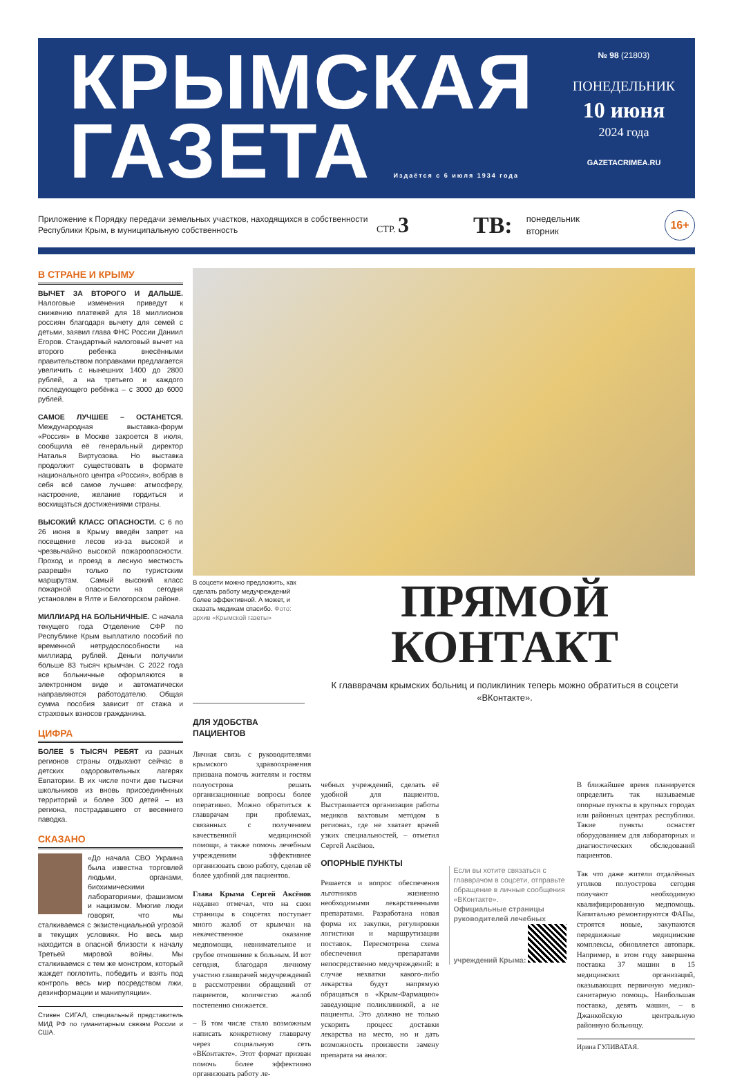КРЫМСКАЯ
ГАЗЕТА Издаётся с 6 июля 1934 года
№ 98 (21803)
ПОНЕДЕЛЬНИК
10 июня
2024 года
GAZETACRIMEA.RU
Приложение к Порядку передачи земельных участков, находящихся в собственности Республики Крым, в муниципальную собственность
СТР. 3 ТВ:
понедельник
вторник
16+
В СТРАНЕ И КРЫМУ
ВЫЧЕТ ЗА ВТОРОГО И ДАЛЬШЕ. Налоговые изменения приведут к снижению платежей для 18 миллионов россиян благодаря вычету для семей с детьми, заявил глава ФНС России Даниил Егоров. Стандартный налоговый вычет на второго ребенка внесёнными правительством поправками предлагается увеличить с нынешних 1400 до 2800 рублей, а на третьего и каждого последующего ребёнка – с 3000 до 6000 рублей.
САМОЕ ЛУЧШЕЕ – ОСТАНЕТСЯ. Международная выставка-форум «Россия» в Москве закроется 8 июля, сообщила её генеральный директор Наталья Виртуозова. Но выставка продолжит существовать в формате национального центра «Россия», вобрав в себя всё самое лучшее: атмосферу, настроение, желание гордиться и восхищаться достижениями страны.
ВЫСОКИЙ КЛАСС ОПАСНОСТИ. С 6 по 26 июня в Крыму введён запрет на посещение лесов из-за высокой и чрезвычайно высокой пожароопасности. Проход и проезд в лесную местность разрешён только по туристским маршрутам. Самый высокий класс пожарной опасности на сегодня установлен в Ялте и Белогорском районе.
МИЛЛИАРД НА БОЛЬНИЧНЫЕ. С начала текущего года Отделение СФР по Республике Крым выплатило пособий по временной нетрудоспособности на миллиард рублей. Деньги получили больше 83 тысяч крымчан. С 2022 года все больничные оформляются в электронном виде и автоматически направляются работодателю. Общая сумма пособия зависит от стажа и страховых взносов гражданина.
ЦИФРА
БОЛЕЕ 5 ТЫСЯЧ РЕБЯТ из разных регионов страны отдыхают сейчас в детских оздоровительных лагерях Евпатории. В их числе почти две тысячи школьников из вновь присоединённых территорий и более 300 детей – из региона, пострадавшего от весеннего паводка.
СКАЗАНО
«До начала СВО Украина была известна торговлей людьми, органами, биохимическими лабораториями, фашизмом и нацизмом. Многие люди говорят, что мы сталкиваемся с экзистенциальной угрозой в текущих условиях. Но весь мир находится в опасной близости к началу Третьей мировой войны. Мы сталкиваемся с тем же монстром, который жаждет поглотить, победить и взять под контроль весь мир посредством лжи, дезинформации и манипуляции».
Стивен СИГАЛ, специальный представитель МИД РФ по гуманитарным связям России и США.
В соцсети можно предложить, как сделать работу медучреждений более эффективной. А может, и сказать медикам спасибо. Фото: архив «Крымской газеты»
ПРЯМОЙ
КОНТАКТ
К главврачам крымских больниц и поликлиник теперь можно обратиться в соцсети «ВКонтакте».
ДЛЯ УДОБСТВА ПАЦИЕНТОВ
Личная связь с руководителями крымского здравоохранения призвана помочь жителям и гостям полуострова решать организационные вопросы более оперативно. Можно обратиться к главврачам при проблемах, связанных с получением качественной медицинской помощи, а также помочь лечебным учреждениям эффективнее организовать свою работу, сделав её более удобной для пациентов.
Глава Крыма Сергей Аксёнов недавно отмечал, что на свои страницы в соцсетях поступает много жалоб от крымчан на некачественное оказание медпомощи, невнимательное и грубое отношение к больным. И вот сегодня, благодаря личному участию главврачей медучреждений в рассмотрении обращений от пациентов, количество жалоб постепенно снижается.
– В том числе стало возможным написать конкретному главврачу через социальную сеть «ВКонтакте». Этот формат призван помочь более эффективно организовать работу ле-
чебных учреждений, сделать её удобной для пациентов. Выстраивается организация работы медиков вахтовым методом в регионах, где не хватает врачей узких специальностей, – отметил Сергей Аксёнов.
ОПОРНЫЕ ПУНКТЫ
Решается и вопрос обеспечения льготников жизненно необходимыми лекарственными препаратами. Разработана новая форма их закупки, регулировки логистики и маршрутизации поставок. Пересмотрена схема обеспечения препаратами непосредственно медучреждений: в случае нехватки какого-либо лекарства будут напрямую обращаться в «Крым-Фармацию» заведующие поликлиникой, а не пациенты. Это должно не только ускорить процесс доставки лекарства на место, но и дать возможность произвести замену препарата на аналог.
Если вы хотите связаться с главврачом в соцсети, отправьте обращение в личные сообщения «ВКонтакте».
Официальные страницы руководителей лечебных учреждений Крыма:
В ближайшее время планируется определить так называемые опорные пункты в крупных городах или районных центрах республики. Такие пункты оснастят оборудованием для лабораторных и диагностических обследований пациентов.
Так что даже жители отдалённых уголков полуострова сегодня получают необходимую квалифицированную медпомощь. Капитально ремонтируются ФАПы, строятся новые, закупаются передвижные медицинские комплексы, обновляется автопарк. Например, в этом году завершена поставка 37 машин в 15 медицинских организаций, оказывающих первичную медико-санитарную помощь. Наибольшая поставка, девять машин, – в Джанкойскую центральную районную больницу.
Ирина ГУЛИВАТАЯ.